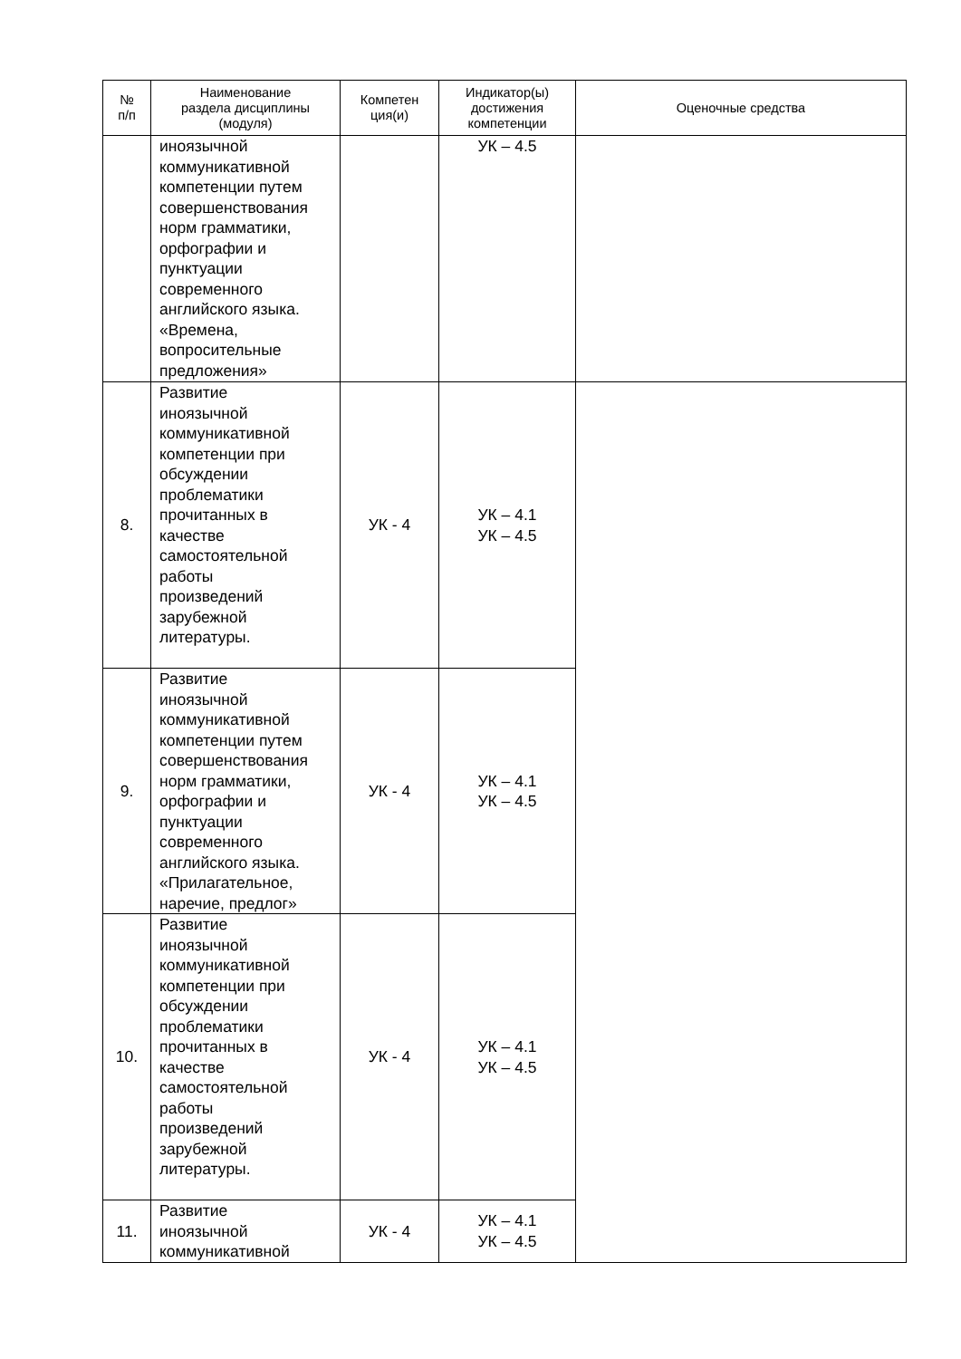| № п/п | Наименование раздела дисциплины (модуля) | Компетен ция(и) | Индикатор(ы) достижения компетенции | Оценочные средства |
| --- | --- | --- | --- | --- |
| | иноязычной коммуникативной компетенции путем совершенствования норм грамматики, орфографии и пунктуации современного английского языка. «Времена, вопросительные предложения» | | УК – 4.5 | |
| 8. | Развитие иноязычной коммуникативной компетенции при обсуждении проблематики прочитанных в качестве самостоятельной работы произведений зарубежной литературы. | УК - 4 | УК – 4.1 УК – 4.5 | |
| 9. | Развитие иноязычной коммуникативной компетенции путем совершенствования норм грамматики, орфографии и пунктуации современного английского языка. «Прилагательное, наречие, предлог» | УК - 4 | УК – 4.1 УК – 4.5 | |
| 10. | Развитие иноязычной коммуникативной компетенции при обсуждении проблематики прочитанных в качестве самостоятельной работы произведений зарубежной литературы. | УК - 4 | УК – 4.1 УК – 4.5 | |
| 11. | Развитие иноязычной коммуникативной | УК - 4 | УК – 4.1 УК – 4.5 | |